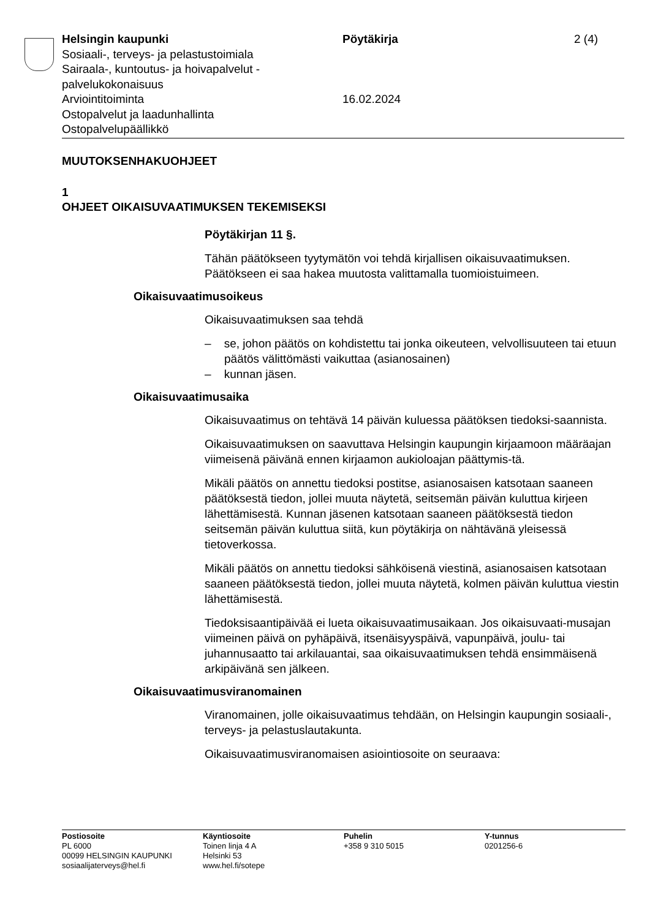Helsingin kaupunki
Sosiaali-, terveys- ja pelastustoimiala
Sairaala-, kuntoutus- ja hoivapalvelut -
palvelukokonaisuus
Arviointitoiminta
Ostopalvelut ja laadunhallinta
Ostopalvelupäällikkö
Pöytäkirja
16.02.2024
2 (4)
MUUTOKSENHAKUOHJEET
1
OHJEET OIKAISUVAATIMUKSEN TEKEMISEKSI
Pöytäkirjan 11 §.
Tähän päätökseen tyytymätön voi tehdä kirjallisen oikaisuvaatimuksen. Päätökseen ei saa hakea muutosta valittamalla tuomioistuimeen.
Oikaisuvaatimusoikeus
Oikaisuvaatimuksen saa tehdä
– se, johon päätös on kohdistettu tai jonka oikeuteen, velvollisuuteen tai etuun päätös välittömästi vaikuttaa (asianosainen)
– kunnan jäsen.
Oikaisuvaatimusaika
Oikaisuvaatimus on tehtävä 14 päivän kuluessa päätöksen tiedoksi-saannista.
Oikaisuvaatimuksen on saavuttava Helsingin kaupungin kirjaamoon määräajan viimeisenä päivänä ennen kirjaamon aukioloajan päättymis-tä.
Mikäli päätös on annettu tiedoksi postitse, asianosaisen katsotaan saaneen päätöksestä tiedon, jollei muuta näytetä, seitsemän päivän kuluttua kirjeen lähettämisestä. Kunnan jäsenen katsotaan saaneen päätöksestä tiedon seitsemän päivän kuluttua siitä, kun pöytäkirja on nähtävänä yleisessä tietoverkossa.
Mikäli päätös on annettu tiedoksi sähköisenä viestinä, asianosaisen katsotaan saaneen päätöksestä tiedon, jollei muuta näytetä, kolmen päivän kuluttua viestin lähettämisestä.
Tiedoksisaantipäivää ei lueta oikaisuvaatimusaikaan. Jos oikaisuvaati-musajan viimeinen päivä on pyhäpäivä, itsenäisyyspäivä, vapunpäivä, joulu- tai juhannusaatto tai arkilauantai, saa oikaisuvaatimuksen tehdä ensimmäisenä arkipäivänä sen jälkeen.
Oikaisuvaatimusviranomainen
Viranomainen, jolle oikaisuvaatimus tehdään, on Helsingin kaupungin sosiaali-, terveys- ja pelastuslautakunta.
Oikaisuvaatimusviranomaisen asiointiosoite on seuraava:
Postiosoite
PL 6000
00099 HELSINGIN KAUPUNKI
sosiaalijaterveys@hel.fi
Käyntiosoite
Toinen linja 4 A
Helsinki 53
www.hel.fi/sotepe
Puhelin
+358 9 310 5015
Y-tunnus
0201256-6